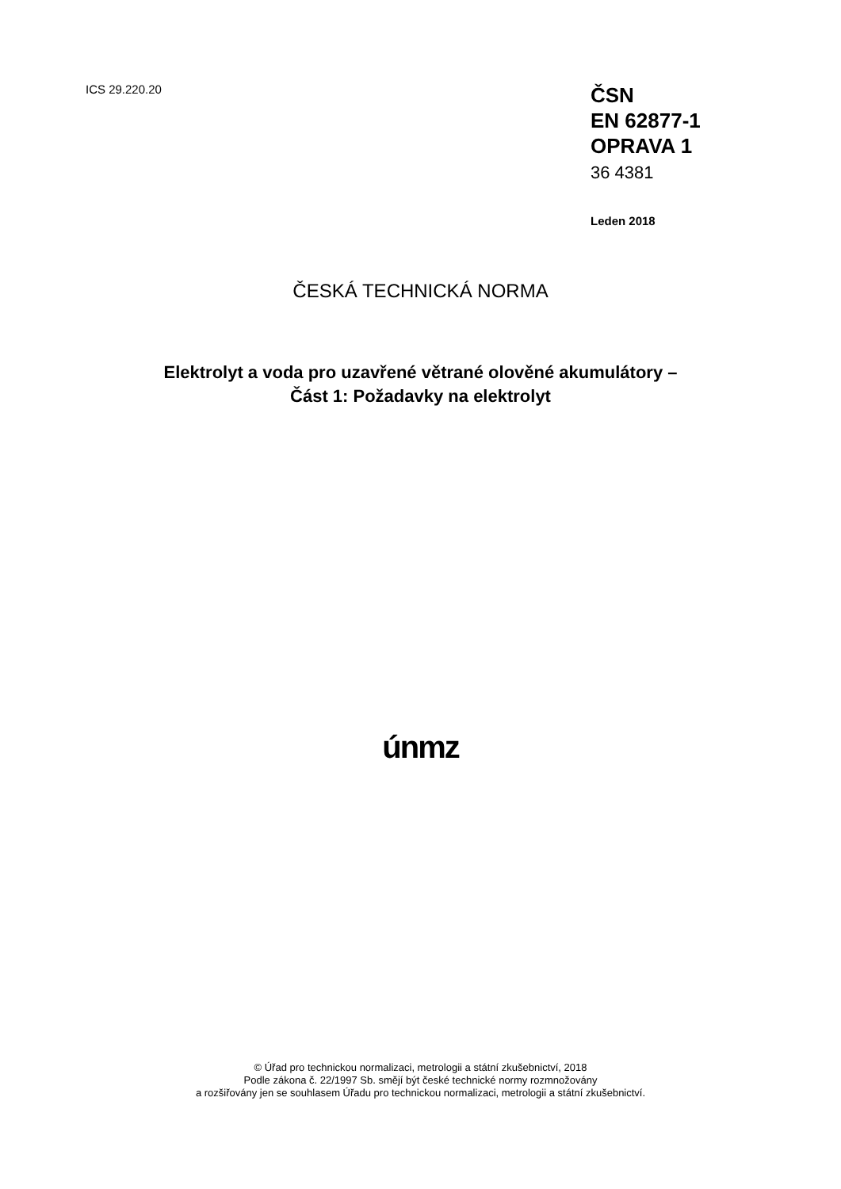ICS 29.220.20
ČSN
EN 62877-1
OPRAVA 1
36 4381
Leden 2018
ČESKÁ TECHNICKÁ NORMA
Elektrolyt a voda pro uzavřené větrané olověné akumulátory –
Část 1: Požadavky na elektrolyt
únmz
© Úřad pro technickou normalizaci, metrologii a státní zkušebnictví, 2018
Podle zákona č. 22/1997 Sb. smějí být české technické normy rozmnožovány
a rozšiřovány jen se souhlasem Úřadu pro technickou normalizaci, metrologii a státní zkušebnictví.